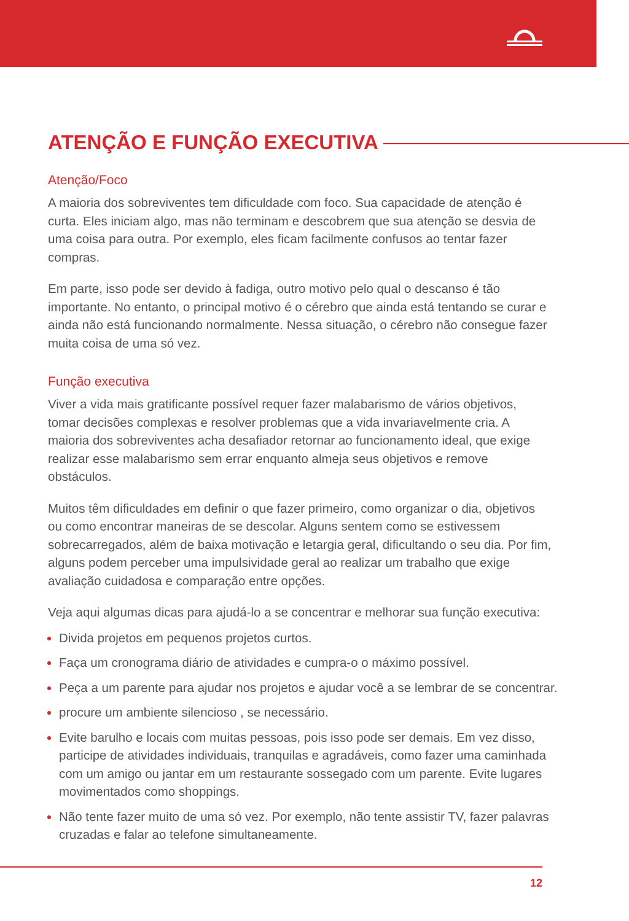ATENÇÃO E FUNÇÃO EXECUTIVA
Atenção/Foco
A maioria dos sobreviventes tem dificuldade com foco. Sua capacidade de atenção é curta. Eles iniciam algo, mas não terminam e descobrem que sua atenção se desvia de uma coisa para outra. Por exemplo, eles ficam facilmente confusos ao tentar fazer compras.
Em parte, isso pode ser devido à fadiga, outro motivo pelo qual o descanso é tão importante. No entanto, o principal motivo é o cérebro que ainda está tentando se curar e ainda não está funcionando normalmente. Nessa situação, o cérebro não consegue fazer muita coisa de uma só vez.
Função executiva
Viver a vida mais gratificante possível requer fazer malabarismo de vários objetivos, tomar decisões complexas e resolver problemas que a vida invariavelmente cria. A maioria dos sobreviventes acha desafiador retornar ao funcionamento ideal, que exige realizar esse malabarismo sem errar enquanto almeja seus objetivos e remove obstáculos.
Muitos têm dificuldades em definir o que fazer primeiro, como organizar o dia, objetivos ou como encontrar maneiras de se descolar. Alguns sentem como se estivessem sobrecarregados, além de baixa motivação e letargia geral, dificultando o seu dia. Por fim, alguns podem perceber uma impulsividade geral ao realizar um trabalho que exige avaliação cuidadosa e comparação entre opções.
Veja aqui algumas dicas para ajudá-lo a se concentrar e melhorar sua função executiva:
Divida projetos em pequenos projetos curtos.
Faça um cronograma diário de atividades e cumpra-o o máximo possível.
Peça a um parente para ajudar nos projetos e ajudar você a se lembrar de se concentrar.
procure um ambiente silencioso , se necessário.
Evite barulho e locais com muitas pessoas, pois isso pode ser demais. Em vez disso, participe de atividades individuais, tranquilas e agradáveis, como fazer uma caminhada com um amigo ou jantar em um restaurante sossegado com um parente. Evite lugares movimentados como shoppings.
Não tente fazer muito de uma só vez. Por exemplo, não tente assistir TV, fazer palavras cruzadas e falar ao telefone simultaneamente.
12